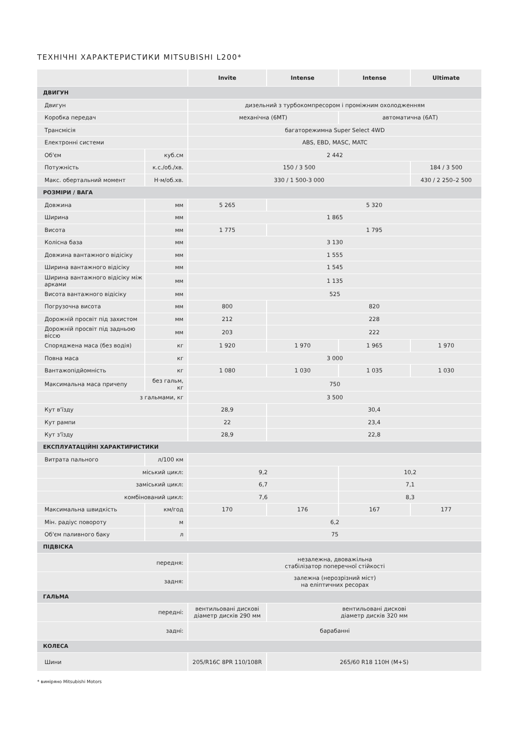ТЕХНІЧНІ ХАРАКТЕРИСТИКИ MITSUBISHI L200*
| | | Invite | Intense | Intense | Ultimate |
| --- | --- | --- | --- | --- | --- |
| ДВИГУН | | | | | |
| Двигун | | дизельний з турбокомпресором і проміжним охолодженням | | | |
| Коробка передач | | механічна (6МТ) | | автоматична (6АТ) | |
| Трансмісія | | багаторежимна Super Select 4WD | | | |
| Електронні системи | | ABS, EBD, MASC, MATC | | | |
| Об'єм | куб.см | 2 442 | | | |
| Потужність | к.с./об./хв. | 150 / 3 500 | | | 184 / 3 500 |
| Макс. обертальний момент | Н·м/об.хв. | 330 / 1 500-3 000 | | | 430 / 2 250–2 500 |
| РОЗМІРИ / ВАГА | | | | | |
| Довжина | мм | 5 265 | 5 320 | | |
| Ширина | мм | 1 865 | | | |
| Висота | мм | 1 775 | 1 795 | | |
| Колісна база | мм | 3 130 | | | |
| Довжина вантажного відісіку | мм | 1 555 | | | |
| Ширина вантажного відісіку | мм | 1 545 | | | |
| Ширина вантажного відісіку між арками | мм | 1 135 | | | |
| Висота вантажного відісіку | мм | 525 | | | |
| Погрузочна висота | мм | 800 | 820 | | |
| Дорожній просвіт під захистом | мм | 212 | 228 | | |
| Дорожній просвіт під задньою віссю | мм | 203 | 222 | | |
| Споряджена маса (без водія) | кг | 1 920 | 1 970 | 1 965 | 1 970 |
| Повна маса | кг | 3 000 | | | |
| Вантажопідйомність | кг | 1 080 | 1 030 | 1 035 | 1 030 |
| Максимальна маса причепу | без гальм, кг | 750 | | | |
| з гальмами, кг | | 3 500 | | | |
| Кут в'їзду | | 28,9 | 30,4 | | |
| Кут рампи | | 22 | 23,4 | | |
| Кут з'їзду | | 28,9 | 22,8 | | |
| ЕКСПЛУАТАЦІЙНІ ХАРАКТИРИСТИКИ | | | | | |
| Витрата пального | л/100 км | | | | |
| міський цикл: | | 9,2 | | 10,2 | |
| заміський цикл: | | 6,7 | | 7,1 | |
| комбінований цикл: | | 7,6 | | 8,3 | |
| Максимальна швидкість | км/год | 170 | 176 | 167 | 177 |
| Мін. радіус повороту | м | 6,2 | | | |
| Об'єм паливного баку | л | 75 | | | |
| ПІДВІСКА | | | | | |
| передня: | | незалежна, двоважільна стабілізатор поперечної стійкості | | | |
| задня: | | залежна (нерозрізний міст) на еліптичних ресорах | | | |
| ГАЛЬМА | | | | | |
| передні: | | вентильовані дискові діаметр дисків 290 мм | вентильовані дискові діаметр дисків 320 мм | | |
| задні: | | барабанні | | | |
| КОЛЕСА | | | | | |
| Шини | | 205/R16C 8PR 110/108R | 265/60 R18 110H (M+S) | | |
* виміряно Mitsubishi Motors